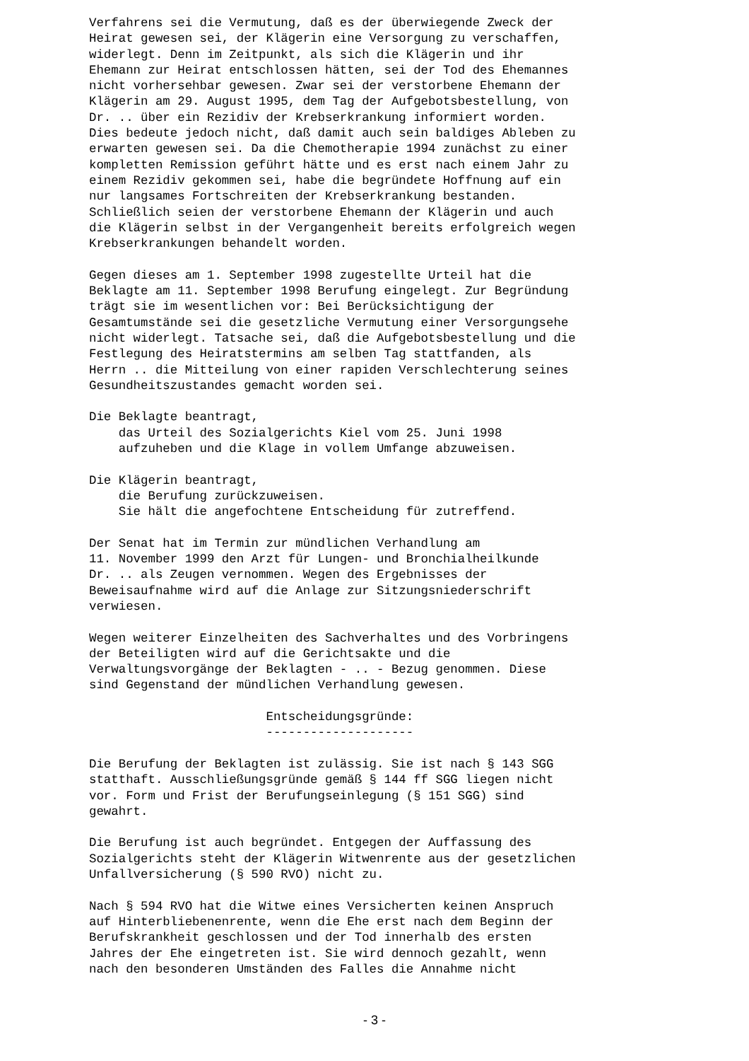Verfahrens sei die Vermutung, daß es der überwiegende Zweck der
Heirat gewesen sei, der Klägerin eine Versorgung zu verschaffen,
widerlegt. Denn im Zeitpunkt, als sich die Klägerin und ihr
Ehemann zur Heirat entschlossen hätten, sei der Tod des Ehemannes
nicht vorhersehbar gewesen. Zwar sei der verstorbene Ehemann der
Klägerin am 29. August 1995, dem Tag der Aufgebotsbestellung, von
Dr. .. über ein Rezidiv der Krebserkrankung informiert worden.
Dies bedeute jedoch nicht, daß damit auch sein baldiges Ableben zu
erwarten gewesen sei. Da die Chemotherapie 1994 zunächst zu einer
kompletten Remission geführt hätte und es erst nach einem Jahr zu
einem Rezidiv gekommen sei, habe die begründete Hoffnung auf ein
nur langsames Fortschreiten der Krebserkrankung bestanden.
Schließlich seien der verstorbene Ehemann der Klägerin und auch
die Klägerin selbst in der Vergangenheit bereits erfolgreich wegen
Krebserkrankungen behandelt worden.

Gegen dieses am 1. September 1998 zugestellte Urteil hat die
Beklagte am 11. September 1998 Berufung eingelegt. Zur Begründung
trägt sie im wesentlichen vor: Bei Berücksichtigung der
Gesamtumstände sei die gesetzliche Vermutung einer Versorgungsehe
nicht widerlegt. Tatsache sei, daß die Aufgebotsbestellung und die
Festlegung des Heiratstermins am selben Tag stattfanden, als
Herrn .. die Mitteilung von einer rapiden Verschlechterung seines
Gesundheitszustandes gemacht worden sei.

Die Beklagte beantragt,
    das Urteil des Sozialgerichts Kiel vom 25. Juni 1998
    aufzuheben und die Klage in vollem Umfange abzuweisen.

Die Klägerin beantragt,
    die Berufung zurückzuweisen.
    Sie hält die angefochtene Entscheidung für zutreffend.

Der Senat hat im Termin zur mündlichen Verhandlung am
11. November 1999 den Arzt für Lungen- und Bronchialheilkunde
Dr. .. als Zeugen vernommen. Wegen des Ergebnisses der
Beweisaufnahme wird auf die Anlage zur Sitzungsniederschrift
verwiesen.

Wegen weiterer Einzelheiten des Sachverhaltes und des Vorbringens
der Beteiligten wird auf die Gerichtsakte und die
Verwaltungsvorgänge der Beklagten - .. - Bezug genommen. Diese
sind Gegenstand der mündlichen Verhandlung gewesen.

                        Entscheidungsgründe:
                        --------------------

Die Berufung der Beklagten ist zulässig. Sie ist nach § 143 SGG
statthaft. Ausschließungsgründe gemäß § 144 ff SGG liegen nicht
vor. Form und Frist der Berufungseinlegung (§ 151 SGG) sind
gewahrt.

Die Berufung ist auch begründet. Entgegen der Auffassung des
Sozialgerichts steht der Klägerin Witwenrente aus der gesetzlichen
Unfallversicherung (§ 590 RVO) nicht zu.

Nach § 594 RVO hat die Witwe eines Versicherten keinen Anspruch
auf Hinterbliebenenrente, wenn die Ehe erst nach dem Beginn der
Berufskrankheit geschlossen und der Tod innerhalb des ersten
Jahres der Ehe eingetreten ist. Sie wird dennoch gezahlt, wenn
nach den besonderen Umständen des Falles die Annahme nicht
- 3 -